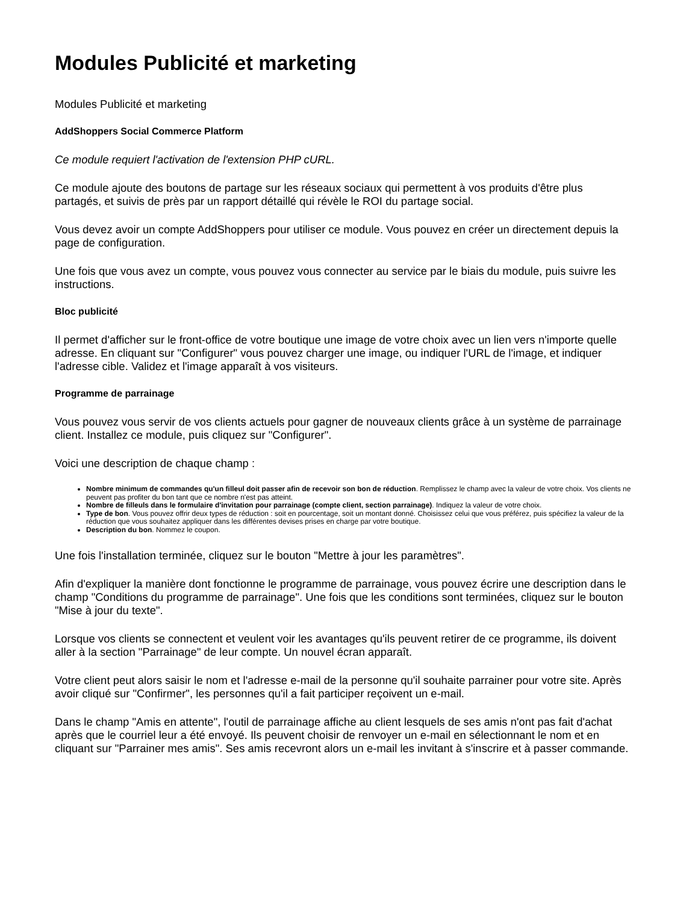Modules Publicité et marketing
Modules Publicité et marketing
AddShoppers Social Commerce Platform
Ce module requiert l'activation de l'extension PHP cURL.
Ce module ajoute des boutons de partage sur les réseaux sociaux qui permettent à vos produits d'être plus partagés, et suivis de près par un rapport détaillé qui révèle le ROI du partage social.
Vous devez avoir un compte AddShoppers pour utiliser ce module. Vous pouvez en créer un directement depuis la page de configuration.
Une fois que vous avez un compte, vous pouvez vous connecter au service par le biais du module, puis suivre les instructions.
Bloc publicité
Il permet d'afficher sur le front-office de votre boutique une image de votre choix avec un lien vers n'importe quelle adresse. En cliquant sur "Configurer" vous pouvez charger une image, ou indiquer l'URL de l'image, et indiquer l'adresse cible. Validez et l'image apparaît à vos visiteurs.
Programme de parrainage
Vous pouvez vous servir de vos clients actuels pour gagner de nouveaux clients grâce à un système de parrainage client. Installez ce module, puis cliquez sur "Configurer".
Voici une description de chaque champ :
Nombre minimum de commandes qu'un filleul doit passer afin de recevoir son bon de réduction. Remplissez le champ avec la valeur de votre choix. Vos clients ne peuvent pas profiter du bon tant que ce nombre n'est pas atteint.
Nombre de filleuls dans le formulaire d'invitation pour parrainage (compte client, section parrainage). Indiquez la valeur de votre choix.
Type de bon. Vous pouvez offrir deux types de réduction : soit en pourcentage, soit un montant donné. Choisissez celui que vous préférez, puis spécifiez la valeur de la réduction que vous souhaitez appliquer dans les différentes devises prises en charge par votre boutique.
Description du bon. Nommez le coupon.
Une fois l'installation terminée, cliquez sur le bouton "Mettre à jour les paramètres".
Afin d'expliquer la manière dont fonctionne le programme de parrainage, vous pouvez écrire une description dans le champ "Conditions du programme de parrainage". Une fois que les conditions sont terminées, cliquez sur le bouton "Mise à jour du texte".
Lorsque vos clients se connectent et veulent voir les avantages qu'ils peuvent retirer de ce programme, ils doivent aller à la section "Parrainage" de leur compte. Un nouvel écran apparaît.
Votre client peut alors saisir le nom et l'adresse e-mail de la personne qu'il souhaite parrainer pour votre site. Après avoir cliqué sur "Confirmer", les personnes qu'il a fait participer reçoivent un e-mail.
Dans le champ "Amis en attente", l'outil de parrainage affiche au client lesquels de ses amis n'ont pas fait d'achat après que le courriel leur a été envoyé. Ils peuvent choisir de renvoyer un e-mail en sélectionnant le nom et en cliquant sur "Parrainer mes amis". Ses amis recevront alors un e-mail les invitant à s'inscrire et à passer commande.